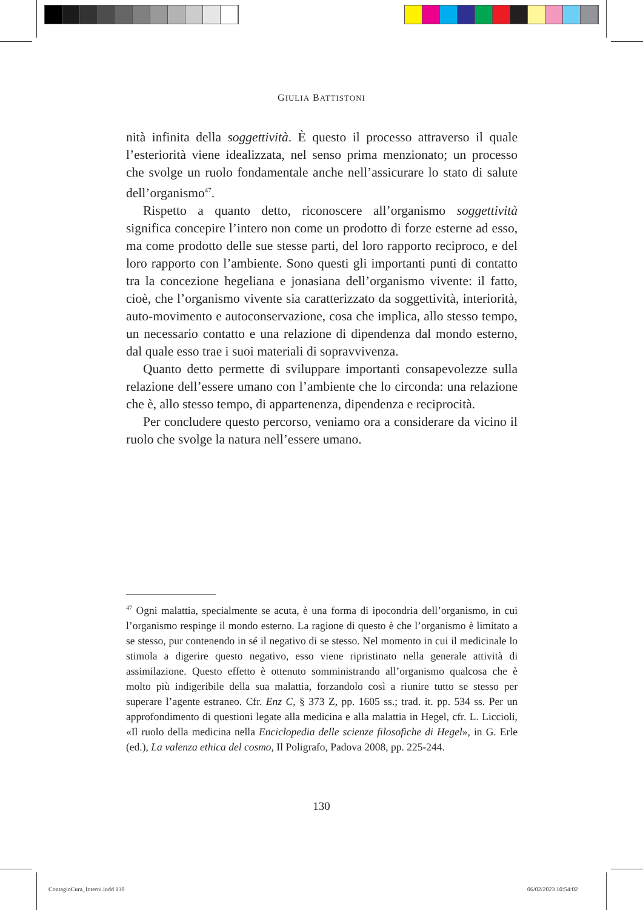GIULIA BATTISTONI
nità infinita della soggettività. È questo il processo attraverso il quale l’esteriorità viene idealizzata, nel senso prima menzionato; un processo che svolge un ruolo fondamentale anche nell’assicurare lo stato di salute dell’organismo<sup>47</sup>.
Rispetto a quanto detto, riconoscere all’organismo soggettività significa concepire l’intero non come un prodotto di forze esterne ad esso, ma come prodotto delle sue stesse parti, del loro rapporto reciproco, e del loro rapporto con l’ambiente. Sono questi gli importanti punti di contatto tra la concezione hegeliana e jonasiana dell’organismo vivente: il fatto, cioè, che l’organismo vivente sia caratterizzato da soggettività, interiorità, auto-movimento e autoconservazione, cosa che implica, allo stesso tempo, un necessario contatto e una relazione di dipendenza dal mondo esterno, dal quale esso trae i suoi materiali di sopravvivenza.
Quanto detto permette di sviluppare importanti consapevolezze sulla relazione dell’essere umano con l’ambiente che lo circonda: una relazione che è, allo stesso tempo, di appartenenza, dipendenza e reciprocità.
Per concludere questo percorso, veniamo ora a considerare da vicino il ruolo che svolge la natura nell’essere umano.
<sup>47</sup> Ogni malattia, specialmente se acuta, è una forma di ipocondria dell’organismo, in cui l’organismo respinge il mondo esterno. La ragione di questo è che l’organismo è limitato a se stesso, pur contenendo in sé il negativo di se stesso. Nel momento in cui il medicinale lo stimola a digerire questo negativo, esso viene ripristinato nella generale attività di assimilazione. Questo effetto è ottenuto somministrando all’organismo qualcosa che è molto più indigeribile della sua malattia, forzandolo così a riunire tutto se stesso per superare l’agente estraneo. Cfr. Enz C, § 373 Z, pp. 1605 ss.; trad. it. pp. 534 ss. Per un approfondimento di questioni legate alla medicina e alla malattia in Hegel, cfr. L. Liccioli, «Il ruolo della medicina nella Enciclopedia delle scienze filosofiche di Hegel», in G. Erle (ed.), La valenza ethica del cosmo, Il Poligrafo, Padova 2008, pp. 225-244.
130
ContagioCura_Interni.indd 130 06/02/2023 10:54:02